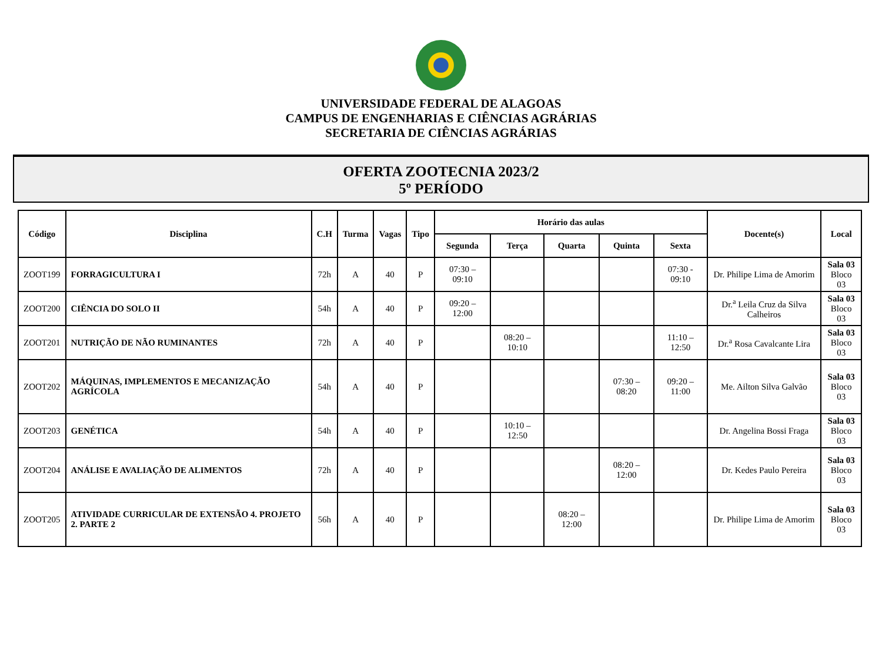UNIVERSIDADE FEDERAL DE ALAGOAS
CAMPUS DE ENGENHARIAS E CIÊNCIAS AGRÁRIAS
SECRETARIA DE CIÊNCIAS AGRÁRIAS
OFERTA ZOOTECNIA 2023/2
5º PERÍODO
| Código | Disciplina | C.H | Turma | Vagas | Tipo | Horário das aulas | | | | | Docente(s) | Local |
| --- | --- | --- | --- | --- | --- | --- | --- | --- | --- | --- | --- | --- |
| | | | | | | Segunda | Terça | Quarta | Quinta | Sexta | | |
| ZOOT199 | FORRAGICULTURA I | 72h | A | 40 | P | 07:30 – 09:10 | | | | 07:30 - 09:10 | Dr. Philipe Lima de Amorim | Sala 03 Bloco 03 |
| ZOOT200 | CIÊNCIA DO SOLO II | 54h | A | 40 | P | 09:20 – 12:00 | | | | | Dr.<sup>a</sup> Leila Cruz da Silva Calheiros | Sala 03 Bloco 03 |
| ZOOT201 | NUTRIÇÃO DE NÃO RUMINANTES | 72h | A | 40 | P | | 08:20 – 10:10 | | | 11:10 – 12:50 | Dr.<sup>a</sup> Rosa Cavalcante Lira | Sala 03 Bloco 03 |
| ZOOT202 | MÁQUINAS, IMPLEMENTOS E MECANIZAÇÃO AGRÍCOLA | 54h | A | 40 | P | | | | 07:30 – 08:20 | 09:20 – 11:00 | Me. Ailton Silva Galvão | Sala 03 Bloco 03 |
| ZOOT203 | GENÉTICA | 54h | A | 40 | P | | 10:10 – 12:50 | | | | Dr. Angelina Bossi Fraga | Sala 03 Bloco 03 |
| ZOOT204 | ANÁLISE E AVALIAÇÃO DE ALIMENTOS | 72h | A | 40 | P | | | | 08:20 – 12:00 | | Dr. Kedes Paulo Pereira | Sala 03 Bloco 03 |
| ZOOT205 | ATIVIDADE CURRICULAR DE EXTENSÃO 4. PROJETO 2. PARTE 2 | 56h | A | 40 | P | | | 08:20 – 12:00 | | | Dr. Philipe Lima de Amorim | Sala 03 Bloco 03 |